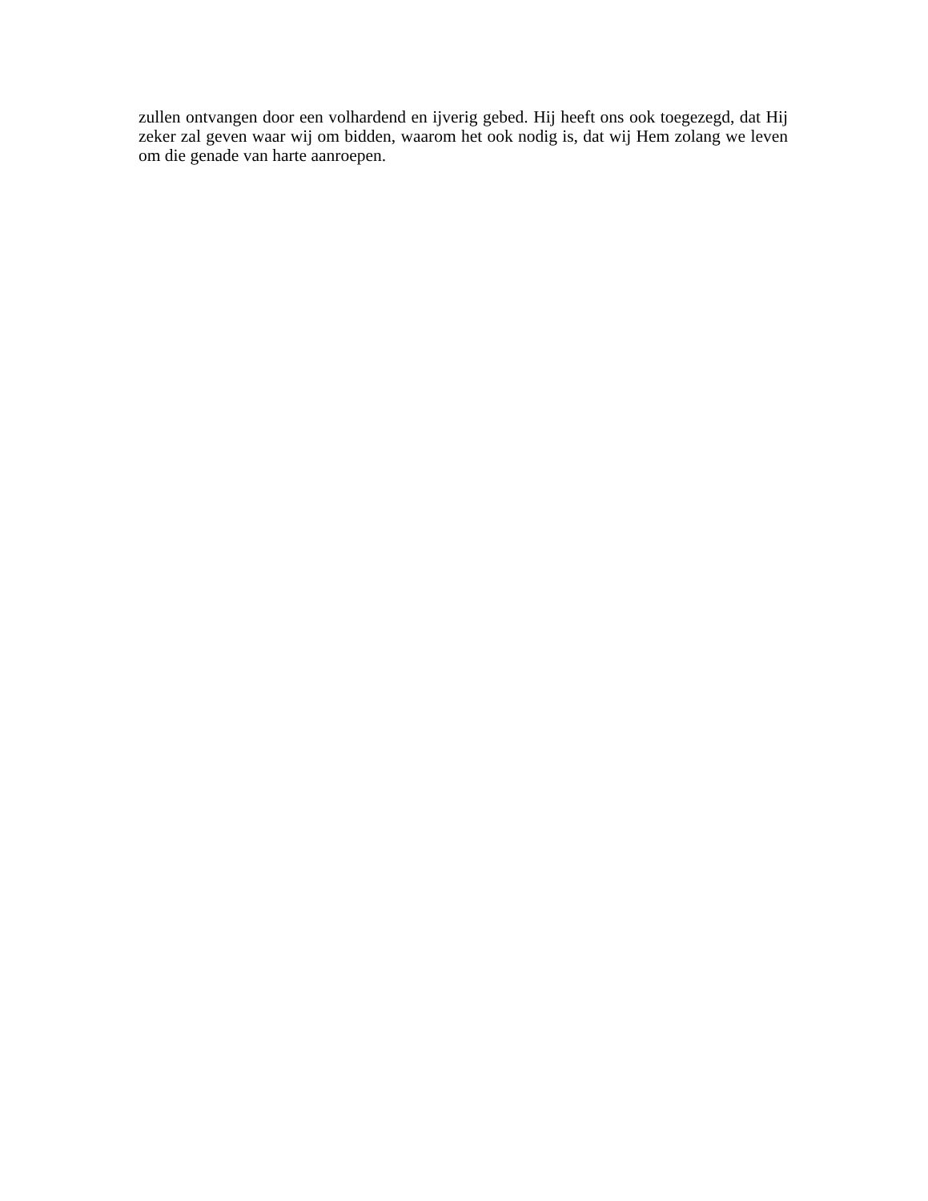zullen ontvangen door een volhardend en ijverig gebed. Hij heeft ons ook toegezegd, dat Hij zeker zal geven waar wij om bidden, waarom het ook nodig is, dat wij Hem zolang we leven om die genade van harte aanroepen.